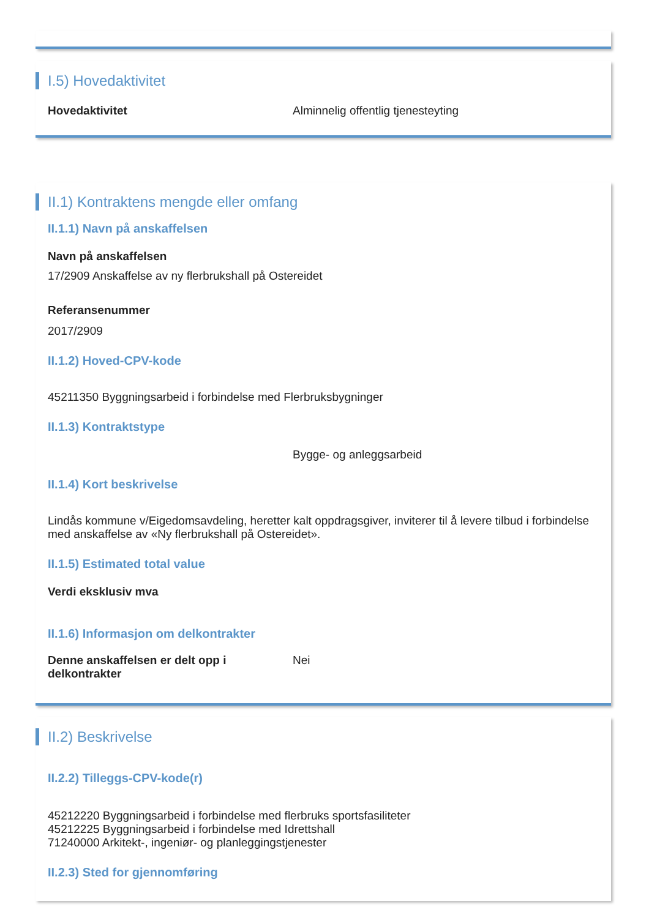I.5) Hovedaktivitet
Hovedaktivitet
Alminnelig offentlig tjenesteyting
II.1) Kontraktens mengde eller omfang
II.1.1) Navn på anskaffelsen
Navn på anskaffelsen
17/2909 Anskaffelse av ny flerbrukshall på Ostereidet
Referansenummer
2017/2909
II.1.2) Hoved-CPV-kode
45211350 Byggningsarbeid i forbindelse med Flerbruksbygninger
II.1.3) Kontraktstype
Bygge- og anleggsarbeid
II.1.4) Kort beskrivelse
Lindås kommune v/Eigedomsavdeling, heretter kalt oppdragsgiver, inviterer til å levere tilbud i forbindelse med anskaffelse av «Ny flerbrukshall på Ostereidet».
II.1.5) Estimated total value
Verdi eksklusiv mva
II.1.6) Informasjon om delkontrakter
Denne anskaffelsen er delt opp i delkontrakter
Nei
II.2) Beskrivelse
II.2.2) Tilleggs-CPV-kode(r)
45212220 Byggningsarbeid i forbindelse med flerbruks sportsfasiliteter
45212225 Byggningsarbeid i forbindelse med Idrettshall
71240000 Arkitekt-, ingeniør- og planleggingstjenester
II.2.3) Sted for gjennomføring